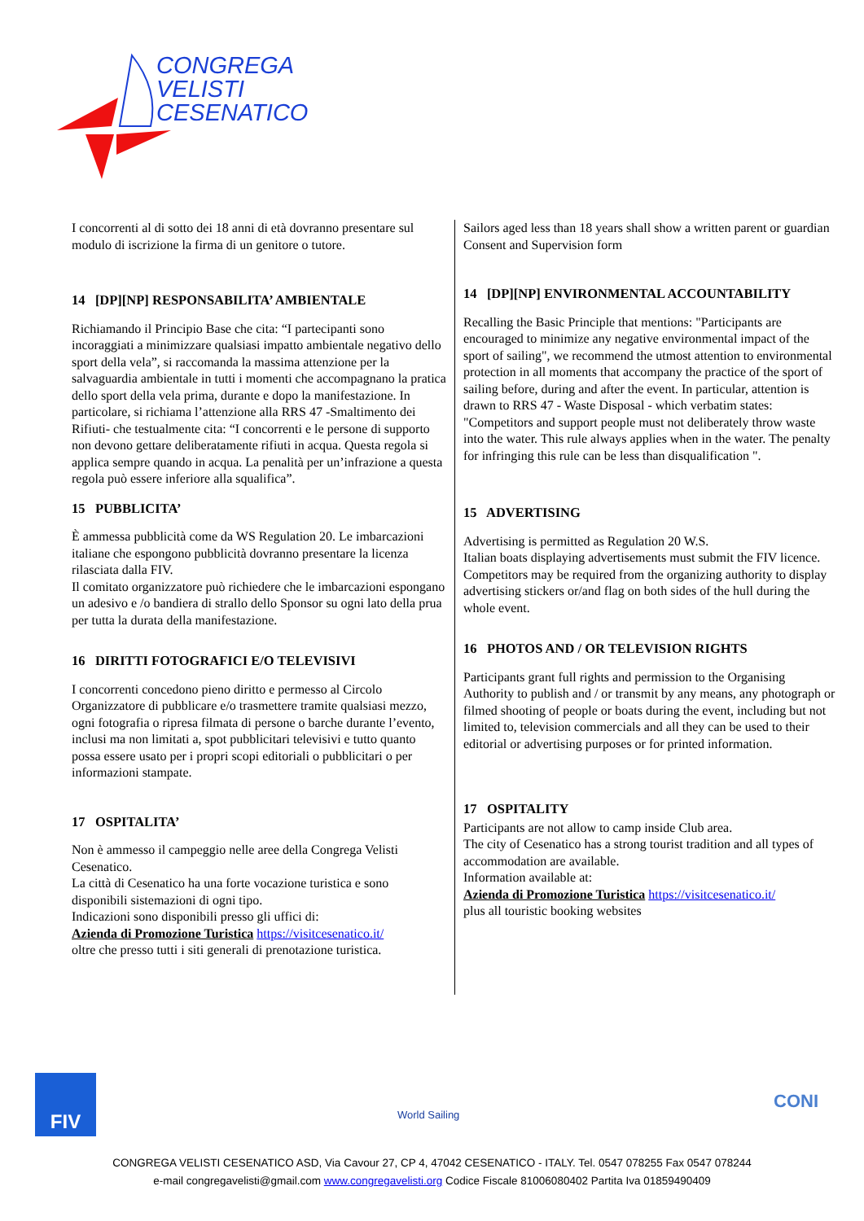CONGREGA
VELISTI
CESENATICO
I concorrenti al di sotto dei 18 anni di età dovranno presentare sul modulo di iscrizione la firma di un genitore o tutore.
14 [DP][NP] RESPONSABILITA’ AMBIENTALE
Richiamando il Principio Base che cita: “I partecipanti sono incoraggiati a minimizzare qualsiasi impatto ambientale negativo dello sport della vela”, si raccomanda la massima attenzione per la salvaguardia ambientale in tutti i momenti che accompagnano la pratica dello sport della vela prima, durante e dopo la manifestazione. In particolare, si richiama l’attenzione alla RRS 47 -Smaltimento dei Rifiuti- che testualmente cita: “I concorrenti e le persone di supporto non devono gettare deliberatamente rifiuti in acqua. Questa regola si applica sempre quando in acqua. La penalità per un’infrazione a questa regola può essere inferiore alla squalifica”.
15 PUBBLICITA’
È ammessa pubblicità come da WS Regulation 20. Le imbarcazioni italiane che espongono pubblicità dovranno presentare la licenza rilasciata dalla FIV.
Il comitato organizzatore può richiedere che le imbarcazioni espongano un adesivo e /o bandiera di strallo dello Sponsor su ogni lato della prua per tutta la durata della manifestazione.
16 DIRITTI FOTOGRAFICI E/O TELEVISIVI
I concorrenti concedono pieno diritto e permesso al Circolo Organizzatore di pubblicare e/o trasmettere tramite qualsiasi mezzo, ogni fotografia o ripresa filmata di persone o barche durante l’evento, inclusi ma non limitati a, spot pubblicitari televisivi e tutto quanto possa essere usato per i propri scopi editoriali o pubblicitari o per informazioni stampate.
17 OSPITALITA’
Non è ammesso il campeggio nelle aree della Congrega Velisti Cesenatico.
La città di Cesenatico ha una forte vocazione turistica e sono disponibili sistemazioni di ogni tipo.
Indicazioni sono disponibili presso gli uffici di:
Azienda di Promozione Turistica https://visitcesenatico.it/
oltre che presso tutti i siti generali di prenotazione turistica.
Sailors aged less than 18 years shall show a written parent or guardian Consent and Supervision form
14 [DP][NP] ENVIRONMENTAL ACCOUNTABILITY
Recalling the Basic Principle that mentions: "Participants are encouraged to minimize any negative environmental impact of the sport of sailing", we recommend the utmost attention to environmental protection in all moments that accompany the practice of the sport of sailing before, during and after the event. In particular, attention is drawn to RRS 47 - Waste Disposal - which verbatim states: "Competitors and support people must not deliberately throw waste into the water. This rule always applies when in the water. The penalty for infringing this rule can be less than disqualification ".
15 ADVERTISING
Advertising is permitted as Regulation 20 W.S.
Italian boats displaying advertisements must submit the FIV licence.
Competitors may be required from the organizing authority to display advertising stickers or/and flag on both sides of the hull during the whole event.
16 PHOTOS AND / OR TELEVISION RIGHTS
Participants grant full rights and permission to the Organising Authority to publish and / or transmit by any means, any photograph or filmed shooting of people or boats during the event, including but not limited to, television commercials and all they can be used to their editorial or advertising purposes or for printed information.
17 OSPITALITY
Participants are not allow to camp inside Club area.
The city of Cesenatico has a strong tourist tradition and all types of accommodation are available.
Information available at:
Azienda di Promozione Turistica https://visitcesenatico.it/
plus all touristic booking websites
FIV
World Sailing
CONI
CONGREGA VELISTI CESENATICO ASD, Via Cavour 27, CP 4, 47042 CESENATICO - ITALY. Tel. 0547 078255 Fax 0547 078244
e-mail congregavelisti@gmail.com www.congregavelisti.org Codice Fiscale 81006080402 Partita Iva 01859490409